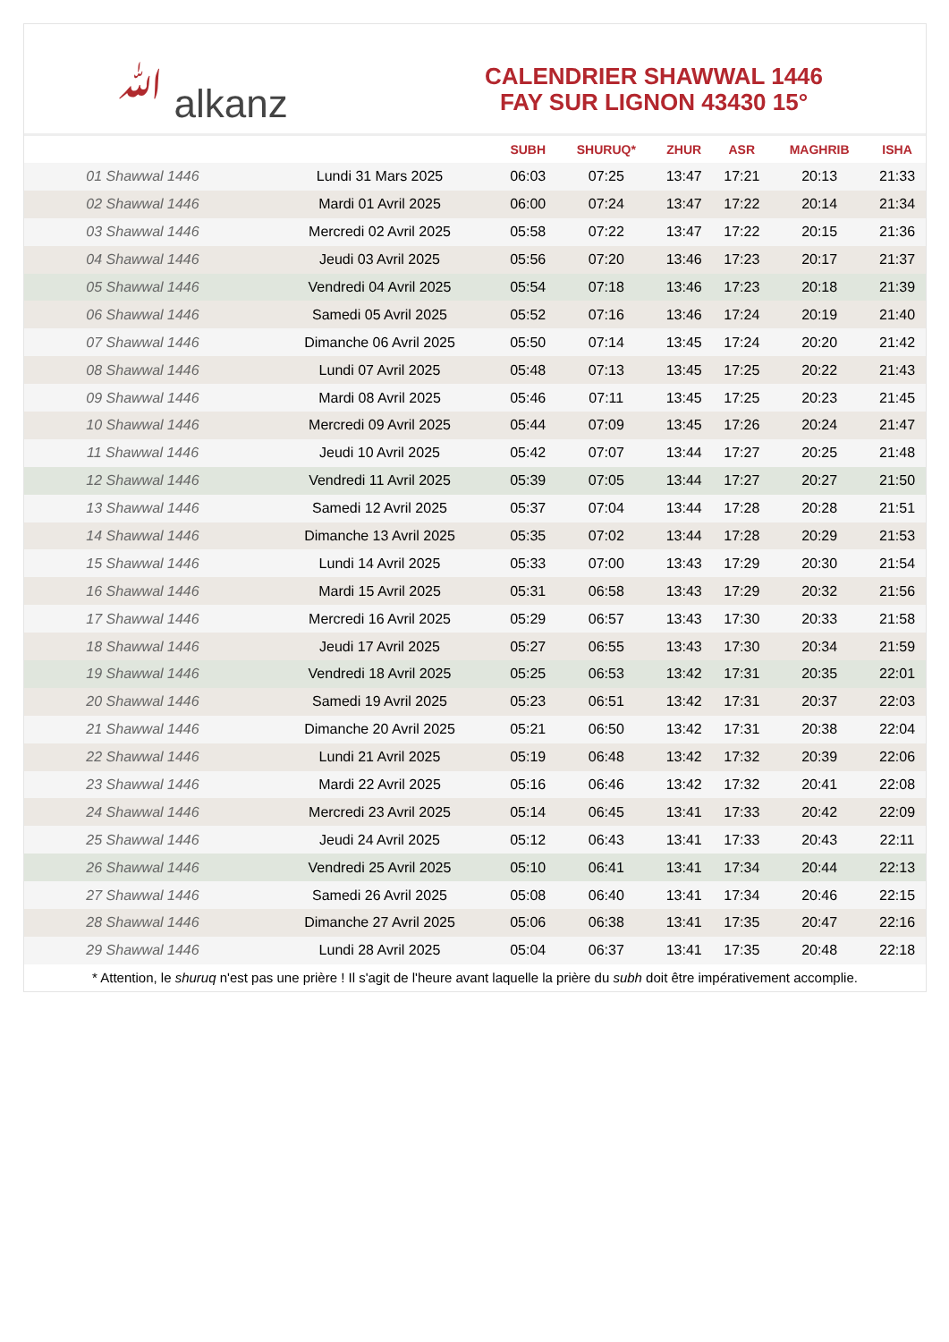ﷲ alkanz
CALENDRIER SHAWWAL 1446
FAY SUR LIGNON 43430 15°
| | | SUBH | SHURUQ* | ZHUR | ASR | MAGHRIB | ISHA |
| --- | --- | --- | --- | --- | --- | --- | --- |
| 01 Shawwal 1446 | Lundi 31 Mars 2025 | 06:03 | 07:25 | 13:47 | 17:21 | 20:13 | 21:33 |
| 02 Shawwal 1446 | Mardi 01 Avril 2025 | 06:00 | 07:24 | 13:47 | 17:22 | 20:14 | 21:34 |
| 03 Shawwal 1446 | Mercredi 02 Avril 2025 | 05:58 | 07:22 | 13:47 | 17:22 | 20:15 | 21:36 |
| 04 Shawwal 1446 | Jeudi 03 Avril 2025 | 05:56 | 07:20 | 13:46 | 17:23 | 20:17 | 21:37 |
| 05 Shawwal 1446 | Vendredi 04 Avril 2025 | 05:54 | 07:18 | 13:46 | 17:23 | 20:18 | 21:39 |
| 06 Shawwal 1446 | Samedi 05 Avril 2025 | 05:52 | 07:16 | 13:46 | 17:24 | 20:19 | 21:40 |
| 07 Shawwal 1446 | Dimanche 06 Avril 2025 | 05:50 | 07:14 | 13:45 | 17:24 | 20:20 | 21:42 |
| 08 Shawwal 1446 | Lundi 07 Avril 2025 | 05:48 | 07:13 | 13:45 | 17:25 | 20:22 | 21:43 |
| 09 Shawwal 1446 | Mardi 08 Avril 2025 | 05:46 | 07:11 | 13:45 | 17:25 | 20:23 | 21:45 |
| 10 Shawwal 1446 | Mercredi 09 Avril 2025 | 05:44 | 07:09 | 13:45 | 17:26 | 20:24 | 21:47 |
| 11 Shawwal 1446 | Jeudi 10 Avril 2025 | 05:42 | 07:07 | 13:44 | 17:27 | 20:25 | 21:48 |
| 12 Shawwal 1446 | Vendredi 11 Avril 2025 | 05:39 | 07:05 | 13:44 | 17:27 | 20:27 | 21:50 |
| 13 Shawwal 1446 | Samedi 12 Avril 2025 | 05:37 | 07:04 | 13:44 | 17:28 | 20:28 | 21:51 |
| 14 Shawwal 1446 | Dimanche 13 Avril 2025 | 05:35 | 07:02 | 13:44 | 17:28 | 20:29 | 21:53 |
| 15 Shawwal 1446 | Lundi 14 Avril 2025 | 05:33 | 07:00 | 13:43 | 17:29 | 20:30 | 21:54 |
| 16 Shawwal 1446 | Mardi 15 Avril 2025 | 05:31 | 06:58 | 13:43 | 17:29 | 20:32 | 21:56 |
| 17 Shawwal 1446 | Mercredi 16 Avril 2025 | 05:29 | 06:57 | 13:43 | 17:30 | 20:33 | 21:58 |
| 18 Shawwal 1446 | Jeudi 17 Avril 2025 | 05:27 | 06:55 | 13:43 | 17:30 | 20:34 | 21:59 |
| 19 Shawwal 1446 | Vendredi 18 Avril 2025 | 05:25 | 06:53 | 13:42 | 17:31 | 20:35 | 22:01 |
| 20 Shawwal 1446 | Samedi 19 Avril 2025 | 05:23 | 06:51 | 13:42 | 17:31 | 20:37 | 22:03 |
| 21 Shawwal 1446 | Dimanche 20 Avril 2025 | 05:21 | 06:50 | 13:42 | 17:31 | 20:38 | 22:04 |
| 22 Shawwal 1446 | Lundi 21 Avril 2025 | 05:19 | 06:48 | 13:42 | 17:32 | 20:39 | 22:06 |
| 23 Shawwal 1446 | Mardi 22 Avril 2025 | 05:16 | 06:46 | 13:42 | 17:32 | 20:41 | 22:08 |
| 24 Shawwal 1446 | Mercredi 23 Avril 2025 | 05:14 | 06:45 | 13:41 | 17:33 | 20:42 | 22:09 |
| 25 Shawwal 1446 | Jeudi 24 Avril 2025 | 05:12 | 06:43 | 13:41 | 17:33 | 20:43 | 22:11 |
| 26 Shawwal 1446 | Vendredi 25 Avril 2025 | 05:10 | 06:41 | 13:41 | 17:34 | 20:44 | 22:13 |
| 27 Shawwal 1446 | Samedi 26 Avril 2025 | 05:08 | 06:40 | 13:41 | 17:34 | 20:46 | 22:15 |
| 28 Shawwal 1446 | Dimanche 27 Avril 2025 | 05:06 | 06:38 | 13:41 | 17:35 | 20:47 | 22:16 |
| 29 Shawwal 1446 | Lundi 28 Avril 2025 | 05:04 | 06:37 | 13:41 | 17:35 | 20:48 | 22:18 |
* Attention, le shuruq n'est pas une prière ! Il s'agit de l'heure avant laquelle la prière du subh doit être impérativement accomplie.